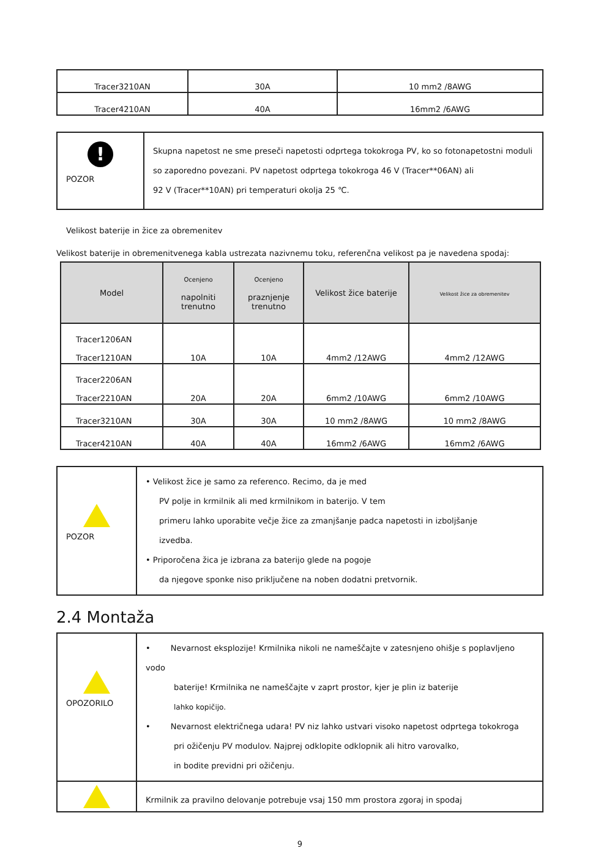| Tracer3210AN | 30A | 10 mm2 /8AWG |
| Tracer4210AN | 40A | 16mm2 /6AWG |
| ! POZOR | Skupna napetost ne sme preseči napetosti odprtega tokokroga PV, ko so fotonapetostni moduli so zaporedno povezani. PV napetost odprtega tokokroga 46 V (Tracer**06AN) ali 92 V (Tracer**10AN) pri temperaturi okolja 25 ℃. |
Velikost baterije in žice za obremenitev
Velikost baterije in obremenitvenega kabla ustrezata nazivnemu toku, referenčna velikost pa je navedena spodaj:
| Model | Ocenjeno napolniti trenutno | Ocenjeno praznjenje trenutno | Velikost žice baterije | Velikost žice za obremenitev |
| --- | --- | --- | --- | --- |
| Tracer1206AN Tracer1210AN | 10A | 10A | 4mm2 /12AWG | 4mm2 /12AWG |
| Tracer2206AN Tracer2210AN | 20A | 20A | 6mm2 /10AWG | 6mm2 /10AWG |
| Tracer3210AN | 30A | 30A | 10 mm2 /8AWG | 10 mm2 /8AWG |
| Tracer4210AN | 40A | 40A | 16mm2 /6AWG | 16mm2 /6AWG |
| POZOR | • Velikost žice je samo za referenco. Recimo, da je med PV polje in krmilnik ali med krmilnikom in baterijo. V tem primeru lahko uporabite večje žice za zmanjšanje padca napetosti in izboljšanje izvedba. • Priporočena žica je izbrana za baterijo glede na pogoje da njegove sponke niso priključene na noben dodatni pretvornik. |
2.4 Montaža
| OPOZORILO | • Nevarnost eksplozije! Krmilnika nikoli ne nameščajte v zatesnjeno ohišje s poplavljeno vodo baterije! Krmilnika ne nameščajte v zaprt prostor, kjer je plin iz baterije lahko kopičijo. • Nevarnost električnega udara! PV niz lahko ustvari visoko napetost odprtega tokokroga pri ožičenju PV modulov. Najprej odklopite odklopnik ali hitro varovalko, in bodite previdni pri ožičenju. |
| | Krmilnik za pravilno delovanje potrebuje vsaj 150 mm prostora zgoraj in spodaj |
9